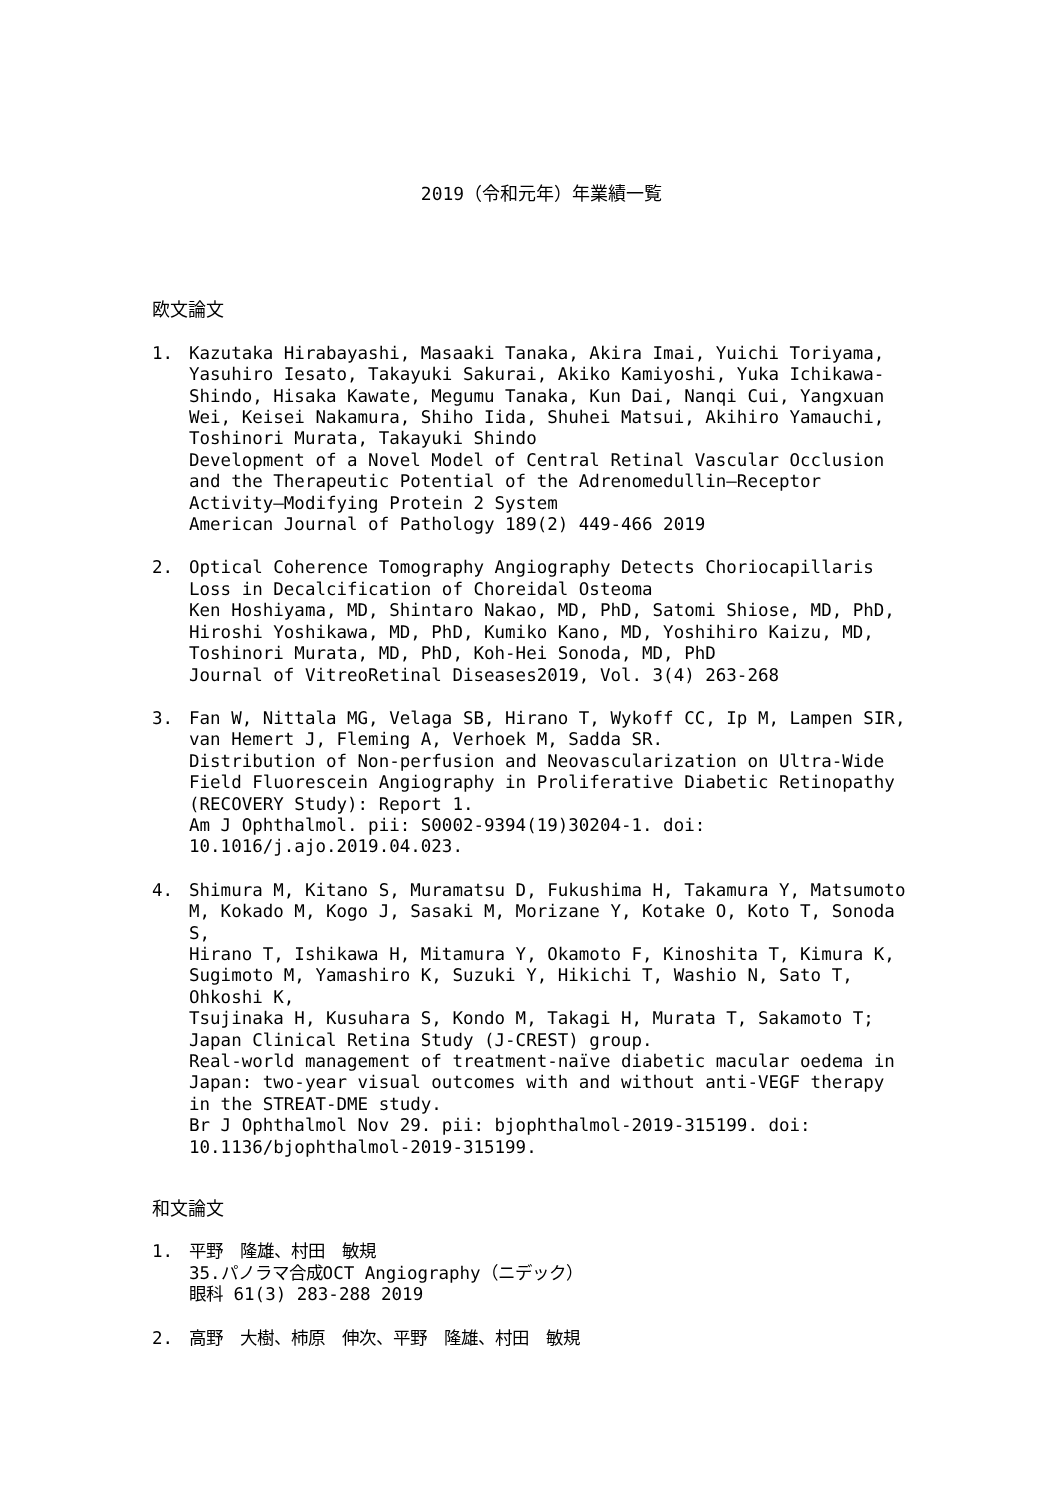2019（令和元年）年業績一覧
欧文論文
1. Kazutaka Hirabayashi, Masaaki Tanaka, Akira Imai, Yuichi Toriyama, Yasuhiro Iesato, Takayuki Sakurai, Akiko Kamiyoshi, Yuka Ichikawa-Shindo, Hisaka Kawate, Megumu Tanaka, Kun Dai, Nanqi Cui, Yangxuan Wei, Keisei Nakamura, Shiho Iida, Shuhei Matsui, Akihiro Yamauchi, Toshinori Murata, Takayuki Shindo
Development of a Novel Model of Central Retinal Vascular Occlusion and the Therapeutic Potential of the Adrenomedullin–Receptor Activity–Modifying Protein 2 System
American Journal of Pathology 189(2) 449-466 2019
2. Optical Coherence Tomography Angiography Detects Choriocapillaris Loss in Decalcification of Choreidal Osteoma
Ken Hoshiyama, MD, Shintaro Nakao, MD, PhD, Satomi Shiose, MD, PhD, Hiroshi Yoshikawa, MD, PhD, Kumiko Kano, MD, Yoshihiro Kaizu, MD, Toshinori Murata, MD, PhD, Koh-Hei Sonoda, MD, PhD
Journal of VitreoRetinal Diseases2019, Vol. 3(4) 263-268
3. Fan W, Nittala MG, Velaga SB, Hirano T, Wykoff CC, Ip M, Lampen SIR, van Hemert J, Fleming A, Verhoek M, Sadda SR.
Distribution of Non-perfusion and Neovascularization on Ultra-Wide Field Fluorescein Angiography in Proliferative Diabetic Retinopathy (RECOVERY Study): Report 1.
Am J Ophthalmol. pii: S0002-9394(19)30204-1. doi: 10.1016/j.ajo.2019.04.023.
4. Shimura M, Kitano S, Muramatsu D, Fukushima H, Takamura Y, Matsumoto M, Kokado M, Kogo J, Sasaki M, Morizane Y, Kotake O, Koto T, Sonoda S,
Hirano T, Ishikawa H, Mitamura Y, Okamoto F, Kinoshita T, Kimura K, Sugimoto M, Yamashiro K, Suzuki Y, Hikichi T, Washio N, Sato T, Ohkoshi K,
Tsujinaka H, Kusuhara S, Kondo M, Takagi H, Murata T, Sakamoto T; Japan Clinical Retina Study (J-CREST) group.
Real-world management of treatment-naïve diabetic macular oedema in Japan: two-year visual outcomes with and without anti-VEGF therapy in the STREAT-DME study.
Br J Ophthalmol Nov 29. pii: bjophthalmol-2019-315199. doi: 10.1136/bjophthalmol-2019-315199.
和文論文
1. 平野　隆雄、村田　敏規
35.パノラマ合成OCT Angiography（ニデック）
眼科 61(3) 283-288 2019
2. 高野　大樹、柿原　伸次、平野　隆雄、村田　敏規